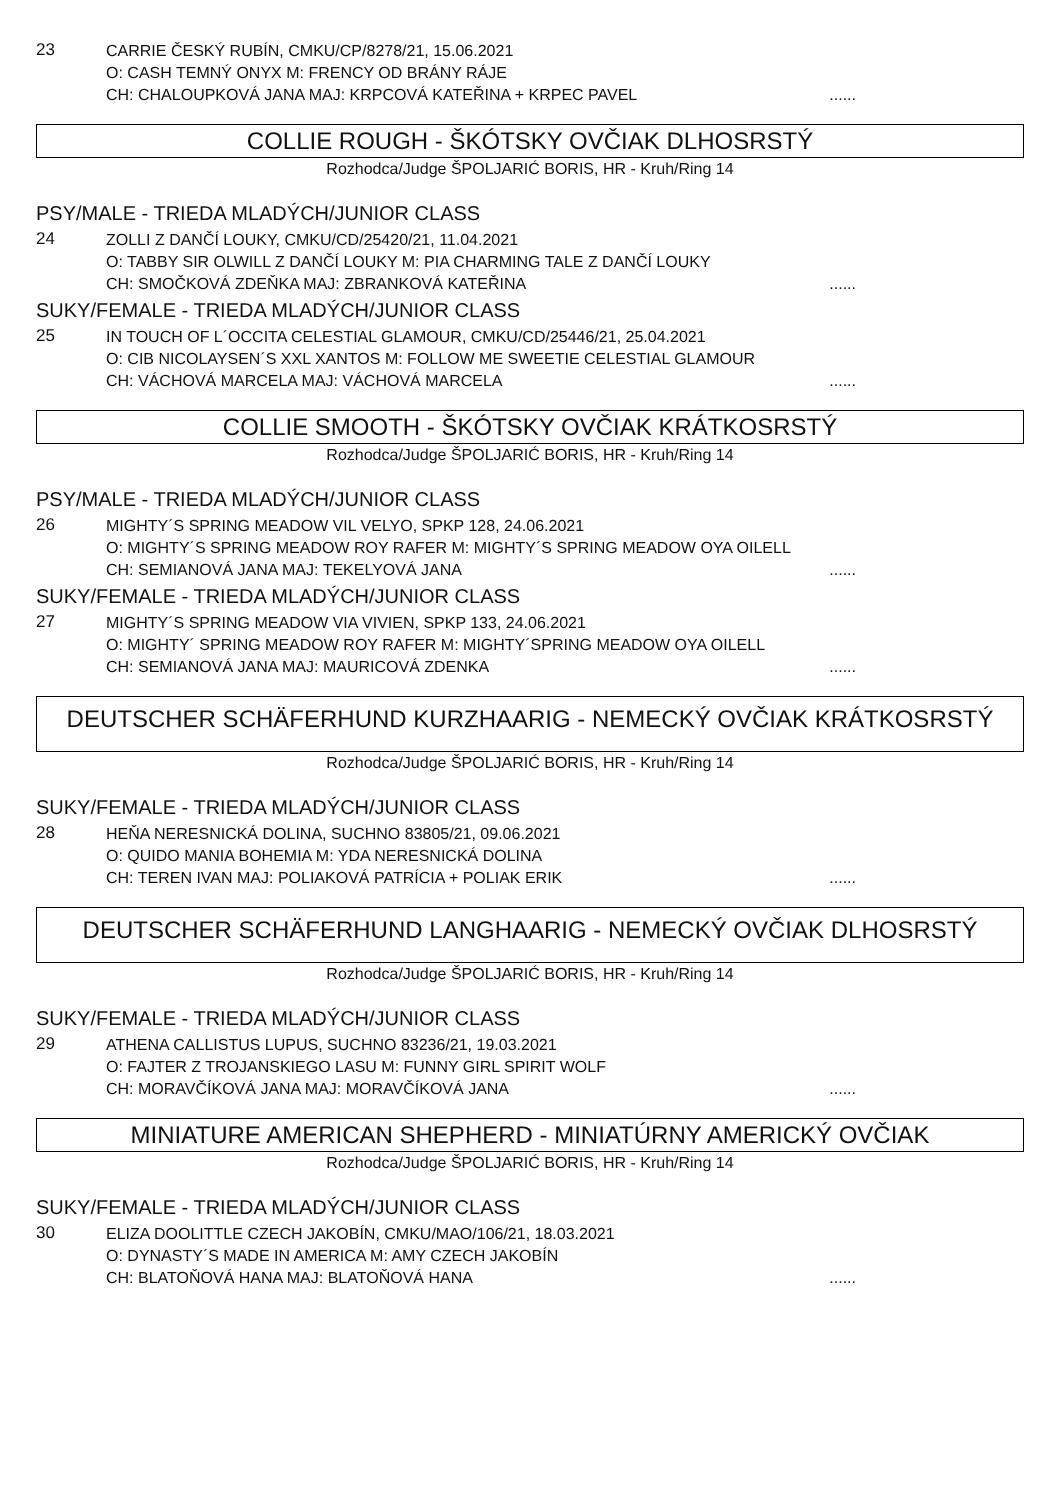23
CARRIE ČESKÝ RUBÍN, CMKU/CP/8278/21, 15.06.2021
O: CASH TEMNÝ ONYX M: FRENCY OD BRÁNY RÁJE
CH: CHALOUPKOVÁ JANA MAJ: KRPCOVÁ KATEŘINA + KRPEC PAVEL......
COLLIE ROUGH - ŠKÓTSKY OVČIAK DLHOSRSTÝ
Rozhodca/Judge ŠPOLJARIĆ BORIS, HR - Kruh/Ring 14
PSY/MALE - TRIEDA MLADÝCH/JUNIOR CLASS
24
ZOLLI Z DANČÍ LOUKY, CMKU/CD/25420/21, 11.04.2021
O: TABBY SIR OLWILL Z DANČÍ LOUKY M: PIA CHARMING TALE Z DANČÍ LOUKY
CH: SMOČKOVÁ ZDEŇKA MAJ: ZBRANKOVÁ KATEŘINA......
SUKY/FEMALE - TRIEDA MLADÝCH/JUNIOR CLASS
25
IN TOUCH OF L´OCCITA CELESTIAL GLAMOUR, CMKU/CD/25446/21, 25.04.2021
O: CIB NICOLAYSEN´S XXL XANTOS M: FOLLOW ME SWEETIE CELESTIAL GLAMOUR
CH: VÁCHOVÁ MARCELA MAJ: VÁCHOVÁ MARCELA......
COLLIE SMOOTH - ŠKÓTSKY OVČIAK KRÁTKOSRSTÝ
Rozhodca/Judge ŠPOLJARIĆ BORIS, HR - Kruh/Ring 14
PSY/MALE - TRIEDA MLADÝCH/JUNIOR CLASS
26
MIGHTY´S SPRING MEADOW VIL VELYO, SPKP 128, 24.06.2021
O: MIGHTY´S SPRING MEADOW ROY RAFER M: MIGHTY´S SPRING MEADOW OYA OILELL
CH: SEMIANOVÁ JANA MAJ: TEKELYOVÁ JANA......
SUKY/FEMALE - TRIEDA MLADÝCH/JUNIOR CLASS
27
MIGHTY´S SPRING MEADOW VIA VIVIEN, SPKP 133, 24.06.2021
O: MIGHTY´ SPRING MEADOW ROY RAFER M: MIGHTY´SPRING MEADOW OYA OILELL
CH: SEMIANOVÁ JANA MAJ: MAURICOVÁ ZDENKA......
DEUTSCHER SCHÄFERHUND KURZHAARIG - NEMECKÝ OVČIAK KRÁTKOSRSTÝ
Rozhodca/Judge ŠPOLJARIĆ BORIS, HR - Kruh/Ring 14
SUKY/FEMALE - TRIEDA MLADÝCH/JUNIOR CLASS
28
HEŇA NERESNICKÁ DOLINA, SUCHNO 83805/21, 09.06.2021
O: QUIDO MANIA BOHEMIA M: YDA NERESNICKÁ DOLINA
CH: TEREN IVAN MAJ: POLIAKOVÁ PATRÍCIA + POLIAK ERIK......
DEUTSCHER SCHÄFERHUND LANGHAARIG - NEMECKÝ OVČIAK DLHOSRSTÝ
Rozhodca/Judge ŠPOLJARIĆ BORIS, HR - Kruh/Ring 14
SUKY/FEMALE - TRIEDA MLADÝCH/JUNIOR CLASS
29
ATHENA CALLISTUS LUPUS, SUCHNO 83236/21, 19.03.2021
O: FAJTER Z TROJANSKIEGO LASU M: FUNNY GIRL SPIRIT WOLF
CH: MORAVČÍKOVÁ JANA MAJ: MORAVČÍKOVÁ JANA......
MINIATURE AMERICAN SHEPHERD - MINIATÚRNY AMERICKÝ OVČIAK
Rozhodca/Judge ŠPOLJARIĆ BORIS, HR - Kruh/Ring 14
SUKY/FEMALE - TRIEDA MLADÝCH/JUNIOR CLASS
30
ELIZA DOOLITTLE CZECH JAKOBÍN, CMKU/MAO/106/21, 18.03.2021
O: DYNASTY´S MADE IN AMERICA M: AMY CZECH JAKOBÍN
CH: BLATOŇOVÁ HANA MAJ: BLATOŇOVÁ HANA......